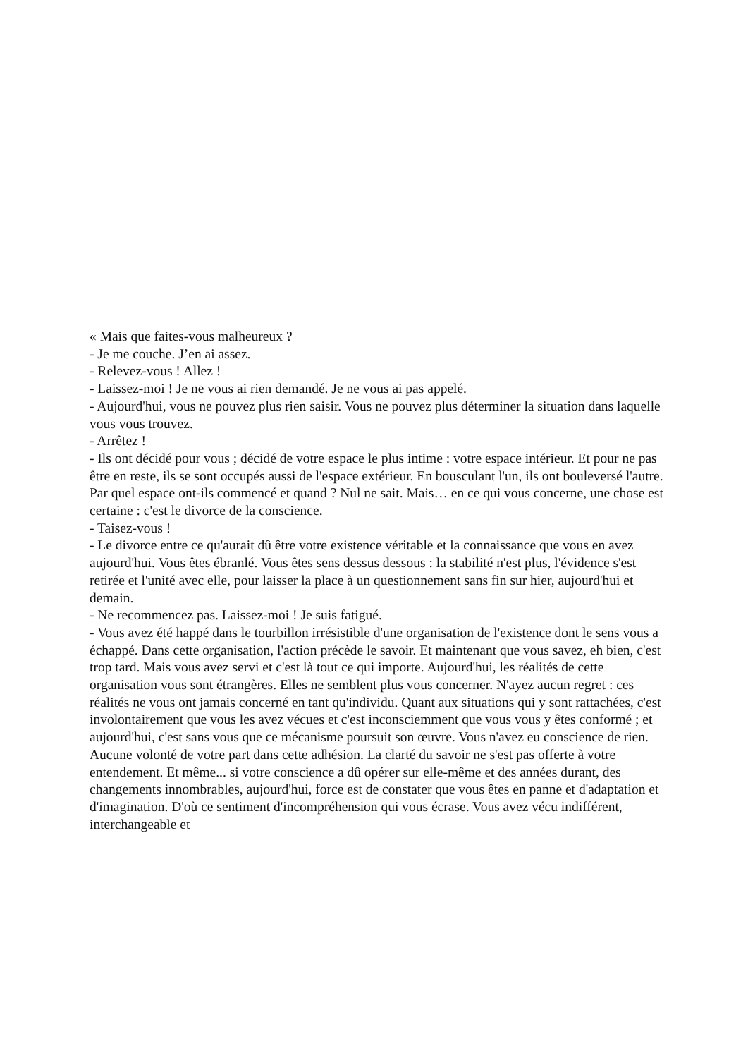« Mais que faites-vous malheureux ?
- Je me couche. J’en ai assez.
- Relevez-vous ! Allez !
- Laissez-moi ! Je ne vous ai rien demandé. Je ne vous ai pas appelé.
- Aujourd'hui, vous ne pouvez plus rien saisir. Vous ne pouvez plus déterminer la situation dans laquelle vous vous trouvez.
- Arrêtez !
- Ils ont décidé pour vous ; décidé de votre espace le plus intime : votre espace intérieur. Et pour ne pas être en reste, ils se sont occupés aussi de l'espace extérieur. En bousculant l'un, ils ont bouleversé l'autre. Par quel espace ont-ils commencé et quand ? Nul ne sait. Mais… en ce qui vous concerne, une chose est certaine : c'est le divorce de la conscience.
- Taisez-vous !
- Le divorce entre ce qu'aurait dû être votre existence véritable et la connaissance que vous en avez aujourd'hui. Vous êtes ébranlé. Vous êtes sens dessus dessous : la stabilité n'est plus, l'évidence s'est retirée et l'unité avec elle, pour laisser la place à un questionnement sans fin sur hier, aujourd'hui et demain.
- Ne recommencez pas. Laissez-moi ! Je suis fatigué.
- Vous avez été happé dans le tourbillon irrésistible d'une organisation de l'existence dont le sens vous a échappé. Dans cette organisation, l'action précède le savoir. Et maintenant que vous savez, eh bien, c'est trop tard. Mais vous avez servi et c'est là tout ce qui importe. Aujourd'hui, les réalités de cette organisation vous sont étrangères. Elles ne semblent plus vous concerner. N'ayez aucun regret : ces réalités ne vous ont jamais concerné en tant qu'individu. Quant aux situations qui y sont rattachées, c'est involontairement que vous les avez vécues et c'est inconsciemment que vous vous y êtes conformé ; et aujourd'hui, c'est sans vous que ce mécanisme poursuit son œuvre. Vous n'avez eu conscience de rien. Aucune volonté de votre part dans cette adhésion. La clarté du savoir ne s'est pas offerte à votre entendement. Et même... si votre conscience a dû opérer sur elle-même et des années durant, des changements innombrables, aujourd'hui, force est de constater que vous êtes en panne et d'adaptation et d'imagination. D'où ce sentiment d'incompréhension qui vous écrase. Vous avez vécu indifférent, interchangeable et